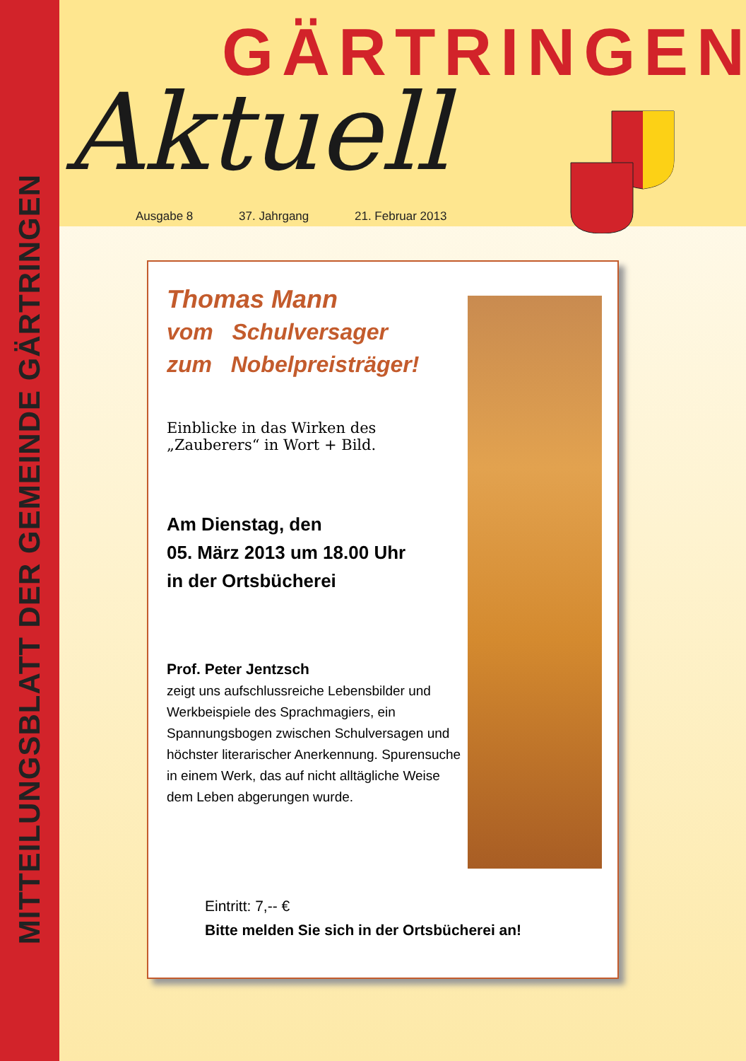MITTEILUNGSBLATT DER GEMEINDE GÄRTRINGEN
GÄRTRINGEN
Aktuell
Ausgabe 8 37. Jahrgang 21. Februar 2013
Thomas Mann
vom Schulversager
zum Nobelpreisträger!
Einblicke in das Wirken des
„Zauberers“ in Wort + Bild.
Am Dienstag, den
05. März 2013 um 18.00 Uhr
in der Ortsbücherei
Prof. Peter Jentzsch
zeigt uns aufschlussreiche Lebensbilder und Werkbeispiele des Sprachmagiers, ein Spannungsbogen zwischen Schulversagen und höchster literarischer Anerkennung. Spurensuche in einem Werk, das auf nicht alltägliche Weise dem Leben abgerungen wurde.
Eintritt: 7,-- €
Bitte melden Sie sich in der Ortsbücherei an!